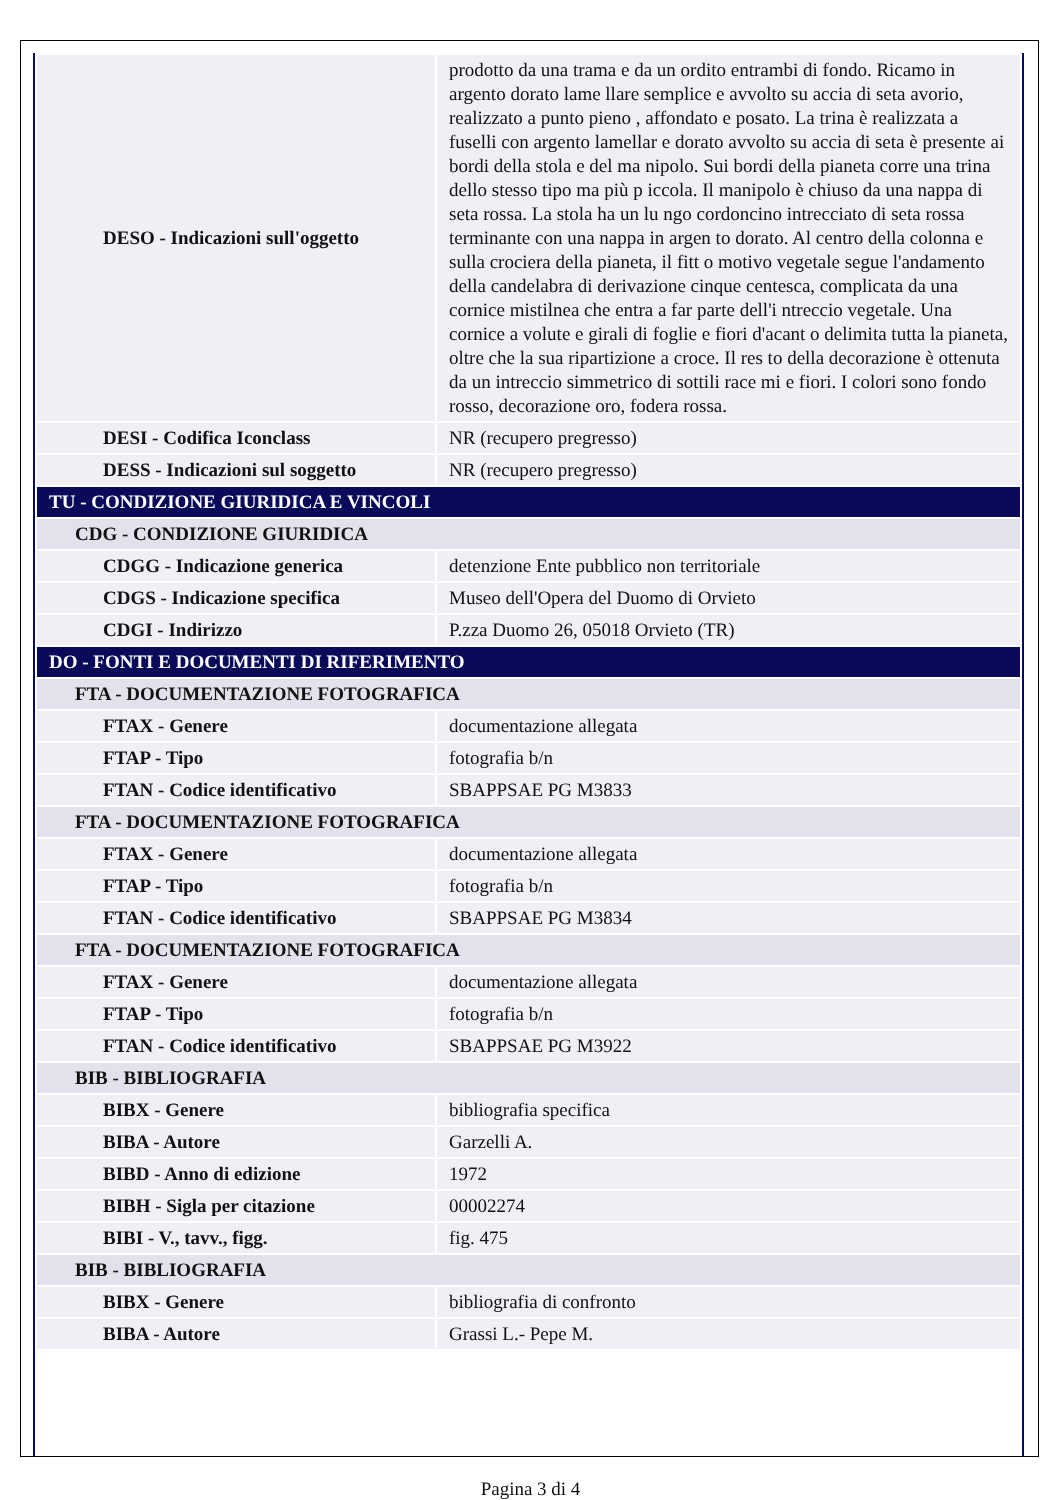| DESO - Indicazioni sull'oggetto | prodotto da una trama e da un ordito entrambi di fondo. Ricamo in argento dorato lame llare semplice e avvolto su accia di seta avorio, realizzato a punto pieno , affondato e posato. La trina è realizzata a fuselli con argento lamellar e dorato avvolto su accia di seta è presente ai bordi della stola e del ma nipolo. Sui bordi della pianeta corre una trina dello stesso tipo ma più p iccola. Il manipolo è chiuso da una nappa di seta rossa. La stola ha un lu ngo cordoncino intrecciato di seta rossa terminante con una nappa in argen to dorato. Al centro della colonna e sulla crociera della pianeta, il fitt o motivo vegetale segue l'andamento della candelabra di derivazione cinque centesca, complicata da una cornice mistilnea che entra a far parte dell'i ntreccio vegetale. Una cornice a volute e girali di foglie e fiori d'acant o delimita tutta la pianeta, oltre che la sua ripartizione a croce. Il res to della decorazione è ottenuta da un intreccio simmetrico di sottili race mi e fiori. I colori sono fondo rosso, decorazione oro, fodera rossa. |
| DESI - Codifica Iconclass | NR (recupero pregresso) |
| DESS - Indicazioni sul soggetto | NR (recupero pregresso) |
| TU - CONDIZIONE GIURIDICA E VINCOLI | |
| CDG - CONDIZIONE GIURIDICA | |
| CDGG - Indicazione generica | detenzione Ente pubblico non territoriale |
| CDGS - Indicazione specifica | Museo dell'Opera del Duomo di Orvieto |
| CDGI - Indirizzo | P.zza Duomo 26, 05018 Orvieto (TR) |
| DO - FONTI E DOCUMENTI DI RIFERIMENTO | |
| FTA - DOCUMENTAZIONE FOTOGRAFICA | |
| FTAX - Genere | documentazione allegata |
| FTAP - Tipo | fotografia b/n |
| FTAN - Codice identificativo | SBAPPSAE PG M3833 |
| FTA - DOCUMENTAZIONE FOTOGRAFICA | |
| FTAX - Genere | documentazione allegata |
| FTAP - Tipo | fotografia b/n |
| FTAN - Codice identificativo | SBAPPSAE PG M3834 |
| FTA - DOCUMENTAZIONE FOTOGRAFICA | |
| FTAX - Genere | documentazione allegata |
| FTAP - Tipo | fotografia b/n |
| FTAN - Codice identificativo | SBAPPSAE PG M3922 |
| BIB - BIBLIOGRAFIA | |
| BIBX - Genere | bibliografia specifica |
| BIBA - Autore | Garzelli A. |
| BIBD - Anno di edizione | 1972 |
| BIBH - Sigla per citazione | 00002274 |
| BIBI - V., tavv., figg. | fig. 475 |
| BIB - BIBLIOGRAFIA | |
| BIBX - Genere | bibliografia di confronto |
| BIBA - Autore | Grassi L.- Pepe M. |
Pagina 3 di 4